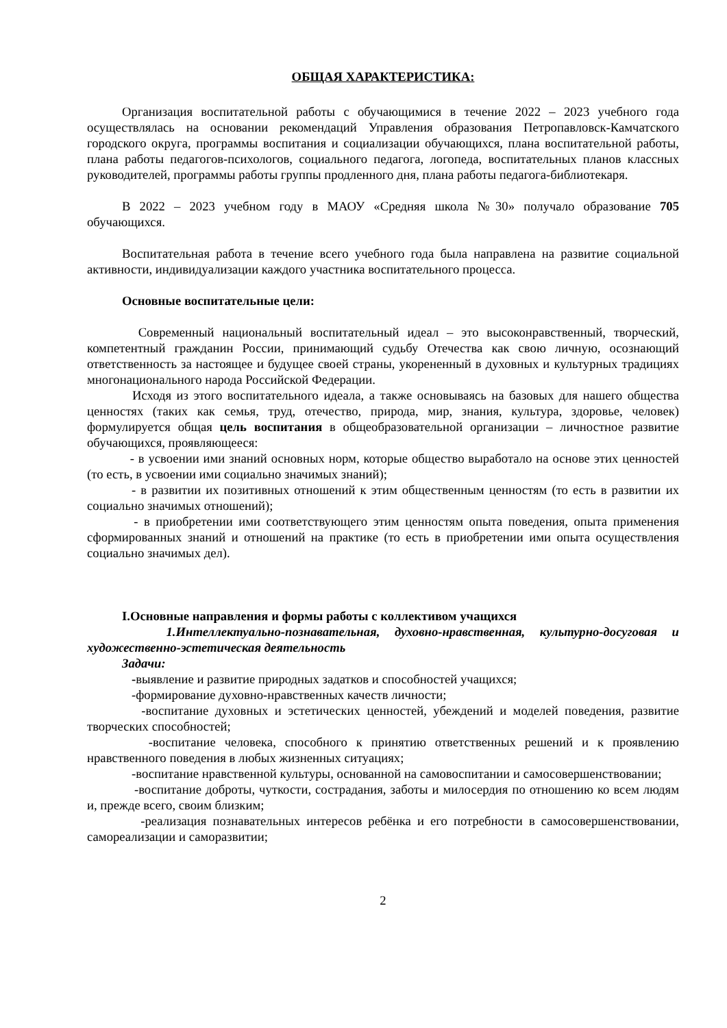ОБЩАЯ ХАРАКТЕРИСТИКА:
Организация воспитательной работы с обучающимися в течение 2022 – 2023 учебного года осуществлялась на основании рекомендаций Управления образования Петропавловск-Камчатского городского округа, программы воспитания и социализации обучающихся, плана воспитательной работы, плана работы педагогов-психологов, социального педагога, логопеда, воспитательных планов классных руководителей, программы работы группы продленного дня, плана работы педагога-библиотекаря.
В 2022 – 2023 учебном году в МАОУ «Средняя школа №30» получало образование 705 обучающихся.
Воспитательная работа в течение всего учебного года была направлена на развитие социальной активности, индивидуализации каждого участника воспитательного процесса.
Основные воспитательные цели:
Современный национальный воспитательный идеал – это высоконравственный, творческий, компетентный гражданин России, принимающий судьбу Отечества как свою личную, осознающий ответственность за настоящее и будущее своей страны, укорененный в духовных и культурных традициях многонационального народа Российской Федерации.
Исходя из этого воспитательного идеала, а также основываясь на базовых для нашего общества ценностях (таких как семья, труд, отечество, природа, мир, знания, культура, здоровье, человек) формулируется общая цель воспитания в общеобразовательной организации – личностное развитие обучающихся, проявляющееся:
- в усвоении ими знаний основных норм, которые общество выработало на основе этих ценностей (то есть, в усвоении ими социально значимых знаний);
- в развитии их позитивных отношений к этим общественным ценностям (то есть в развитии их социально значимых отношений);
- в приобретении ими соответствующего этим ценностям опыта поведения, опыта применения сформированных знаний и отношений на практике (то есть в приобретении ими опыта осуществления социально значимых дел).
I.Основные направления и формы работы с коллективом учащихся
1.Интеллектуально-познавательная, духовно-нравственная, культурно-досуговая и художественно-эстетическая деятельность
Задачи:
-выявление и развитие природных задатков и способностей учащихся;
-формирование духовно-нравственных качеств личности;
-воспитание духовных и эстетических ценностей, убеждений и моделей поведения, развитие творческих способностей;
-воспитание человека, способного к принятию ответственных решений и к проявлению нравственного поведения в любых жизненных ситуациях;
-воспитание нравственной культуры, основанной на самовоспитании и самосовершенствовании;
-воспитание доброты, чуткости, сострадания, заботы и милосердия по отношению ко всем людям и, прежде всего, своим близким;
-реализация познавательных интересов ребёнка и его потребности в самосовершенствовании, самореализации и саморазвитии;
2